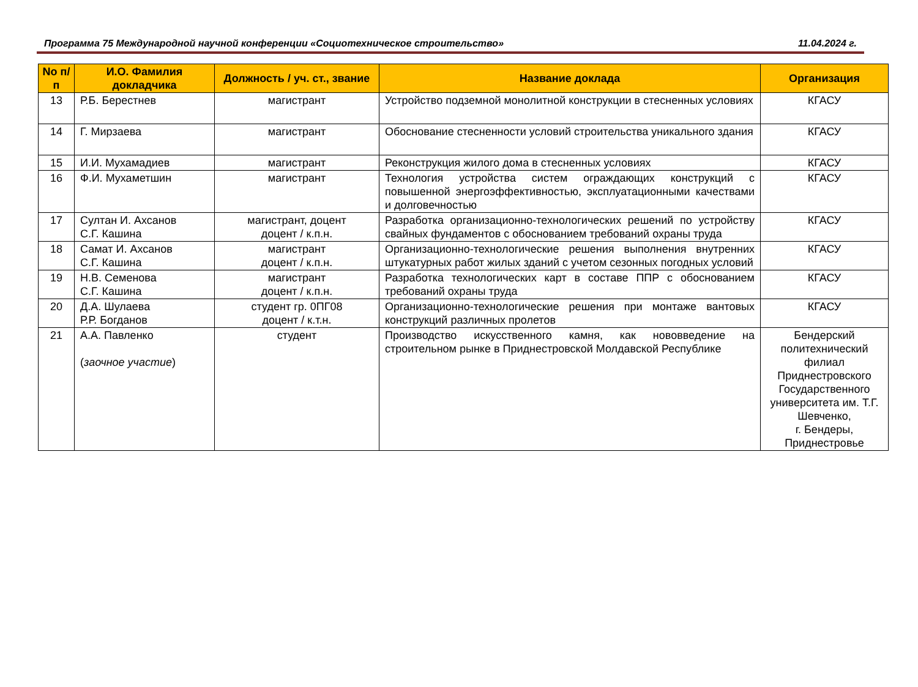Программа 75 Международной научной конференции «Социотехническое строительство» 11.04.2024 г.
| No п/п | И.О. Фамилия докладчика | Должность / уч. ст., звание | Название доклада | Организация |
| --- | --- | --- | --- | --- |
| 13 | Р.Б. Берестнев | магистрант | Устройство подземной монолитной конструкции в стесненных условиях | КГАСУ |
| 14 | Г. Мирзаева | магистрант | Обоснование стесненности условий строительства уникального здания | КГАСУ |
| 15 | И.И. Мухамадиев | магистрант | Реконструкция жилого дома в стесненных условиях | КГАСУ |
| 16 | Ф.И. Мухаметшин | магистрант | Технология устройства систем ограждающих конструкций с повышенной энергоэффективностью, эксплуатационными качествами и долговечностью | КГАСУ |
| 17 | Султан И. Ахсанов С.Г. Кашина | магистрант, доцент доцент / к.п.н. | Разработка организационно-технологических решений по устройству свайных фундаментов с обоснованием требований охраны труда | КГАСУ |
| 18 | Самат И. Ахсанов С.Г. Кашина | магистрант доцент / к.п.н. | Организационно-технологические решения выполнения внутренних штукатурных работ жилых зданий с учетом сезонных погодных условий | КГАСУ |
| 19 | Н.В. Семенова С.Г. Кашина | магистрант доцент / к.п.н. | Разработка технологических карт в составе ППР с обоснованием требований охраны труда | КГАСУ |
| 20 | Д.А. Шулаева Р.Р. Богданов | студент гр. 0ПГ08 доцент / к.т.н. | Организационно-технологические решения при монтаже вантовых конструкций различных пролетов | КГАСУ |
| 21 | А.А. Павленко ( заочное участие ) | студент | Производство искусственного камня, как нововведение на строительном рынке в Приднестровской Молдавской Республике | Бендерский политехнический филиал Приднестровского Государственного университета им. Т.Г. Шевченко, г. Бендеры, Приднестровье |